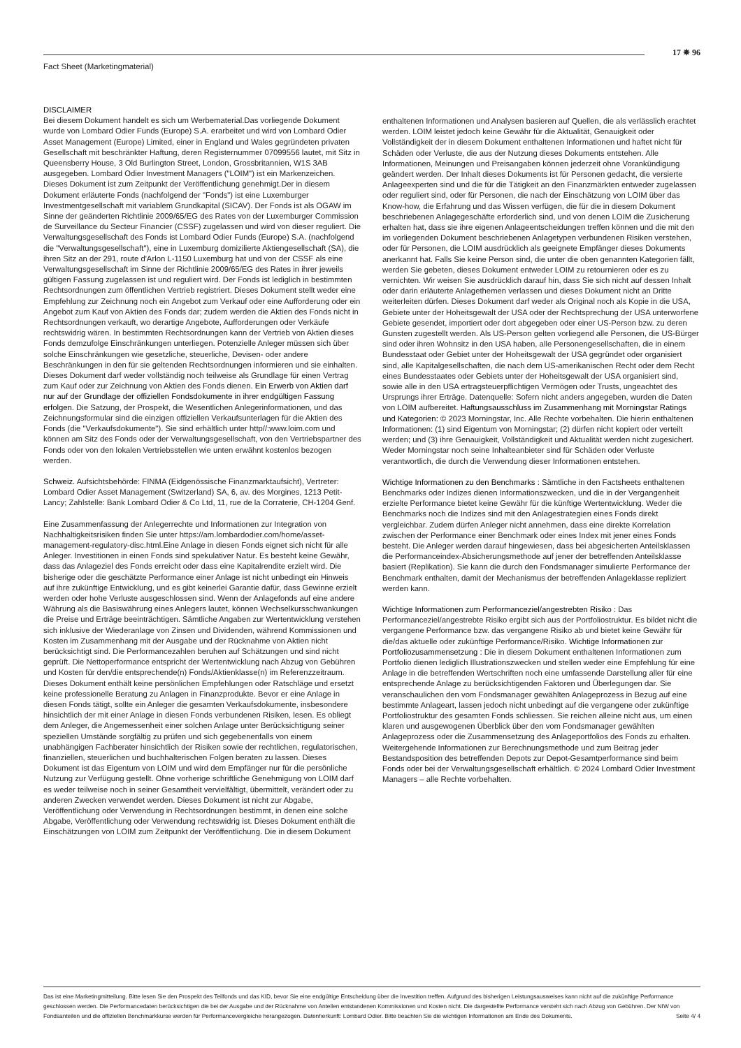17 ✵ 96
Fact Sheet (Marketingmaterial)
DISCLAIMER
Bei diesem Dokument handelt es sich um Werbematerial.Das vorliegende Dokument wurde von Lombard Odier Funds (Europe) S.A. erarbeitet und wird von Lombard Odier Asset Management (Europe) Limited, einer in England und Wales gegründeten privaten Gesellschaft mit beschränkter Haftung, deren Registernummer 07099556 lautet, mit Sitz in Queensberry House, 3 Old Burlington Street, London, Grossbritannien, W1S 3AB ausgegeben. Lombard Odier Investment Managers ("LOIM") ist ein Markenzeichen. Dieses Dokument ist zum Zeitpunkt der Veröffentlichung genehmigt.Der in diesem Dokument erläuterte Fonds (nachfolgend der "Fonds") ist eine Luxemburger Investmentgesellschaft mit variablem Grundkapital (SICAV). Der Fonds ist als OGAW im Sinne der geänderten Richtlinie 2009/65/EG des Rates von der Luxemburger Commission de Surveillance du Secteur Financier (CSSF) zugelassen und wird von dieser reguliert. Die Verwaltungsgesellschaft des Fonds ist Lombard Odier Funds (Europe) S.A. (nachfolgend die "Verwaltungsgesellschaft"), eine in Luxemburg domizilierte Aktiengesellschaft (SA), die ihren Sitz an der 291, route d'Arlon L-1150 Luxemburg hat und von der CSSF als eine Verwaltungsgesellschaft im Sinne der Richtlinie 2009/65/EG des Rates in ihrer jeweils gültigen Fassung zugelassen ist und reguliert wird. Der Fonds ist lediglich in bestimmten Rechtsordnungen zum öffentlichen Vertrieb registriert. Dieses Dokument stellt weder eine Empfehlung zur Zeichnung noch ein Angebot zum Verkauf oder eine Aufforderung oder ein Angebot zum Kauf von Aktien des Fonds dar; zudem werden die Aktien des Fonds nicht in Rechtsordnungen verkauft, wo derartige Angebote, Aufforderungen oder Verkäufe rechtswidrig wären. In bestimmten Rechtsordnungen kann der Vertrieb von Aktien dieses Fonds demzufolge Einschränkungen unterliegen. Potenzielle Anleger müssen sich über solche Einschränkungen wie gesetzliche, steuerliche, Devisen- oder andere Beschränkungen in den für sie geltenden Rechtsordnungen informieren und sie einhalten. Dieses Dokument darf weder vollständig noch teilweise als Grundlage für einen Vertrag zum Kauf oder zur Zeichnung von Aktien des Fonds dienen. Ein Erwerb von Aktien darf nur auf der Grundlage der offiziellen Fondsdokumente in ihrer endgültigen Fassung erfolgen. Die Satzung, der Prospekt, die Wesentlichen Anlegerinformationen, und das Zeichnungsformular sind die einzigen offiziellen Verkaufsunterlagen für die Aktien des Fonds (die "Verkaufsdokumente"). Sie sind erhältlich unter http//:www.loim.com und können am Sitz des Fonds oder der Verwaltungsgesellschaft, von den Vertriebspartner des Fonds oder von den lokalen Vertriebsstellen wie unten erwähnt kostenlos bezogen werden.
Schweiz. Aufsichtsbehörde: FINMA (Eidgenössische Finanzmarktaufsicht), Vertreter: Lombard Odier Asset Management (Switzerland) SA, 6, av. des Morgines, 1213 Petit-Lancy; Zahlstelle: Bank Lombard Odier & Co Ltd, 11, rue de la Corraterie, CH-1204 Genf.
Eine Zusammenfassung der Anlegerrechte und Informationen zur Integration von Nachhaltigkeitsrisiken finden Sie unter https://am.lombardodier.com/home/asset-management-regulatory-disc.html.Eine Anlage in diesen Fonds eignet sich nicht für alle Anleger. Investitionen in einen Fonds sind spekulativer Natur. Es besteht keine Gewähr, dass das Anlageziel des Fonds erreicht oder dass eine Kapitalrendite erzielt wird. Die bisherige oder die geschätzte Performance einer Anlage ist nicht unbedingt ein Hinweis auf ihre zukünftige Entwicklung, und es gibt keinerlei Garantie dafür, dass Gewinne erzielt werden oder hohe Verluste ausgeschlossen sind. Wenn der Anlagefonds auf eine andere Währung als die Basiswährung eines Anlegers lautet, können Wechselkursschwankungen die Preise und Erträge beeinträchtigen. Sämtliche Angaben zur Wertentwicklung verstehen sich inklusive der Wiederanlage von Zinsen und Dividenden, während Kommissionen und Kosten im Zusammenhang mit der Ausgabe und der Rücknahme von Aktien nicht berücksichtigt sind. Die Performancezahlen beruhen auf Schätzungen und sind nicht geprüft. Die Nettoperformance entspricht der Wertentwicklung nach Abzug von Gebühren und Kosten für den/die entsprechende(n) Fonds/Aktienklasse(n) im Referenzzeitraum. Dieses Dokument enthält keine persönlichen Empfehlungen oder Ratschläge und ersetzt keine professionelle Beratung zu Anlagen in Finanzprodukte. Bevor er eine Anlage in diesen Fonds tätigt, sollte ein Anleger die gesamten Verkaufsdokumente, insbesondere hinsichtlich der mit einer Anlage in diesen Fonds verbundenen Risiken, lesen. Es obliegt dem Anleger, die Angemessenheit einer solchen Anlage unter Berücksichtigung seiner speziellen Umstände sorgfältig zu prüfen und sich gegebenenfalls von einem unabhängigen Fachberater hinsichtlich der Risiken sowie der rechtlichen, regulatorischen, finanziellen, steuerlichen und buchhalterischen Folgen beraten zu lassen. Dieses Dokument ist das Eigentum von LOIM und wird dem Empfänger nur für die persönliche Nutzung zur Verfügung gestellt. Ohne vorherige schriftliche Genehmigung von LOIM darf es weder teilweise noch in seiner Gesamtheit vervielfältigt, übermittelt, verändert oder zu anderen Zwecken verwendet werden. Dieses Dokument ist nicht zur Abgabe, Veröffentlichung oder Verwendung in Rechtsordnungen bestimmt, in denen eine solche Abgabe, Veröffentlichung oder Verwendung rechtswidrig ist. Dieses Dokument enthält die Einschätzungen von LOIM zum Zeitpunkt der Veröffentlichung. Die in diesem Dokument
enthaltenen Informationen und Analysen basieren auf Quellen, die als verlässlich erachtet werden. LOIM leistet jedoch keine Gewähr für die Aktualität, Genauigkeit oder Vollständigkeit der in diesem Dokument enthaltenen Informationen und haftet nicht für Schäden oder Verluste, die aus der Nutzung dieses Dokuments entstehen. Alle Informationen, Meinungen und Preisangaben können jederzeit ohne Vorankündigung geändert werden. Der Inhalt dieses Dokuments ist für Personen gedacht, die versierte Anlageexperten sind und die für die Tätigkeit an den Finanzmärkten entweder zugelassen oder reguliert sind, oder für Personen, die nach der Einschätzung von LOIM über das Know-how, die Erfahrung und das Wissen verfügen, die für die in diesem Dokument beschriebenen Anlagegeschäfte erforderlich sind, und von denen LOIM die Zusicherung erhalten hat, dass sie ihre eigenen Anlageentscheidungen treffen können und die mit den im vorliegenden Dokument beschriebenen Anlagetypen verbundenen Risiken verstehen, oder für Personen, die LOIM ausdrücklich als geeignete Empfänger dieses Dokuments anerkannt hat. Falls Sie keine Person sind, die unter die oben genannten Kategorien fällt, werden Sie gebeten, dieses Dokument entweder LOIM zu retournieren oder es zu vernichten. Wir weisen Sie ausdrücklich darauf hin, dass Sie sich nicht auf dessen Inhalt oder darin erläuterte Anlagethemen verlassen und dieses Dokument nicht an Dritte weiterleiten dürfen. Dieses Dokument darf weder als Original noch als Kopie in die USA, Gebiete unter der Hoheitsgewalt der USA oder der Rechtsprechung der USA unterworfene Gebiete gesendet, importiert oder dort abgegeben oder einer US-Person bzw. zu deren Gunsten zugestellt werden. Als US-Person gelten vorliegend alle Personen, die US-Bürger sind oder ihren Wohnsitz in den USA haben, alle Personengesellschaften, die in einem Bundesstaat oder Gebiet unter der Hoheitsgewalt der USA gegründet oder organisiert sind, alle Kapitalgesellschaften, die nach dem US-amerikanischen Recht oder dem Recht eines Bundesstaates oder Gebiets unter der Hoheitsgewalt der USA organisiert sind, sowie alle in den USA ertragsteuerpflichtigen Vermögen oder Trusts, ungeachtet des Ursprungs ihrer Erträge. Datenquelle: Sofern nicht anders angegeben, wurden die Daten von LOIM aufbereitet. Haftungsausschluss im Zusammenhang mit Morningstar Ratings und Kategorien: © 2023 Morningstar, Inc. Alle Rechte vorbehalten. Die hierin enthaltenen Informationen: (1) sind Eigentum von Morningstar; (2) dürfen nicht kopiert oder verteilt werden; und (3) ihre Genauigkeit, Vollständigkeit und Aktualität werden nicht zugesichert. Weder Morningstar noch seine Inhalteanbieter sind für Schäden oder Verluste verantwortlich, die durch die Verwendung dieser Informationen entstehen.
Wichtige Informationen zu den Benchmarks : Sämtliche in den Factsheets enthaltenen Benchmarks oder Indizes dienen Informationszwecken, und die in der Vergangenheit erzielte Performance bietet keine Gewähr für die künftige Wertentwicklung. Weder die Benchmarks noch die Indizes sind mit den Anlagestrategien eines Fonds direkt vergleichbar. Zudem dürfen Anleger nicht annehmen, dass eine direkte Korrelation zwischen der Performance einer Benchmark oder eines Index mit jener eines Fonds besteht. Die Anleger werden darauf hingewiesen, dass bei abgesicherten Anteilsklassen die Performanceindex-Absicherungsmethode auf jener der betreffenden Anteilsklasse basiert (Replikation). Sie kann die durch den Fondsmanager simulierte Performance der Benchmark enthalten, damit der Mechanismus der betreffenden Anlageklasse repliziert werden kann.
Wichtige Informationen zum Performanceziel/angestrebten Risiko : Das Performanceziel/angestrebte Risiko ergibt sich aus der Portfoliostruktur. Es bildet nicht die vergangene Performance bzw. das vergangene Risiko ab und bietet keine Gewähr für die/das aktuelle oder zukünftige Performance/Risiko. Wichtige Informationen zur Portfoliozusammensetzung : Die in diesem Dokument enthaltenen Informationen zum Portfolio dienen lediglich Illustrationszwecken und stellen weder eine Empfehlung für eine Anlage in die betreffenden Wertschriften noch eine umfassende Darstellung aller für eine entsprechende Anlage zu berücksichtigenden Faktoren und Überlegungen dar. Sie veranschaulichen den vom Fondsmanager gewählten Anlageprozess in Bezug auf eine bestimmte Anlageart, lassen jedoch nicht unbedingt auf die vergangene oder zukünftige Portfoliostruktur des gesamten Fonds schliessen. Sie reichen alleine nicht aus, um einen klaren und ausgewogenen Überblick über den vom Fondsmanager gewählten Anlageprozess oder die Zusammensetzung des Anlageportfolios des Fonds zu erhalten. Weitergehende Informationen zur Berechnungsmethode und zum Beitrag jeder Bestandsposition des betreffenden Depots zur Depot-Gesamtperformance sind beim Fonds oder bei der Verwaltungsgesellschaft erhältlich. © 2024 Lombard Odier Investment Managers – alle Rechte vorbehalten.
Das ist eine Marketingmitteilung. Bitte lesen Sie den Prospekt des Teilfonds und das KID, bevor Sie eine endgültige Entscheidung über die Investition treffen. Aufgrund des bisherigen Leistungsausweises kann nicht auf die zukünftige Performance geschlossen werden. Die Performancedaten berücksichtigen die bei der Ausgabe und der Rücknahme von Anteilen entstandenen Kommissionen und Kosten nicht. Die dargestellte Performance versteht sich nach Abzug von Gebühren. Der NIW von Fondsanteilen und die offiziellen Benchmarkkurse werden für Performancevergleiche herangezogen. Datenherkunft: Lombard Odier. Bitte beachten Sie die wichtigen Informationen am Ende des Dokuments. Seite 4/ 4